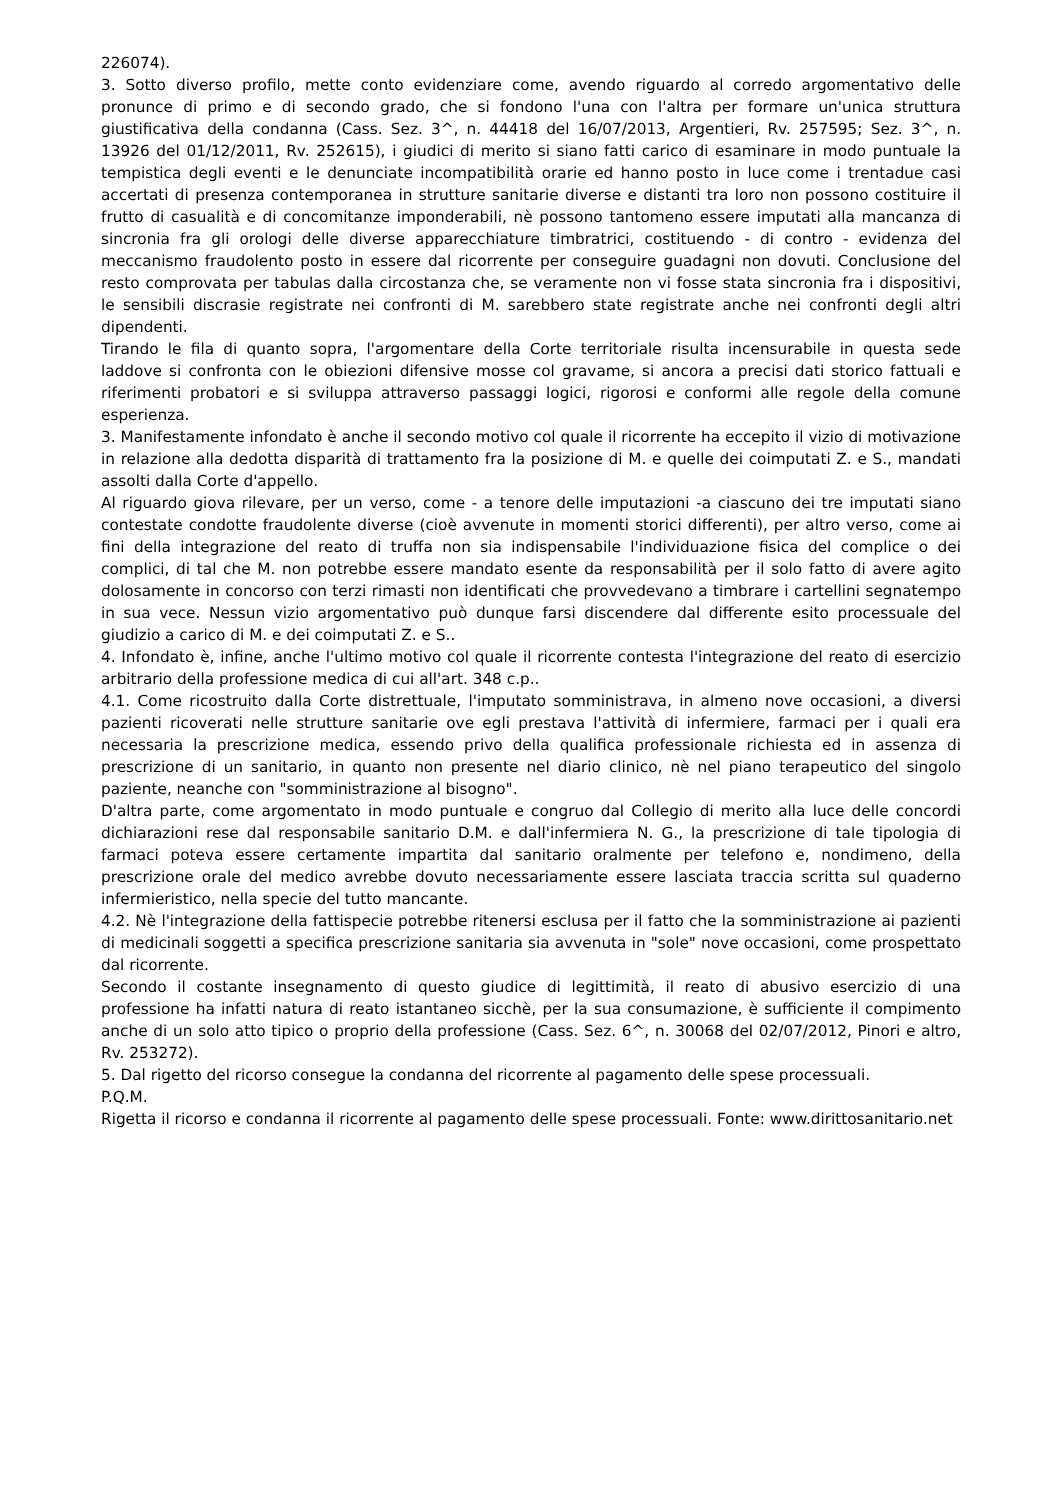226074).
3. Sotto diverso profilo, mette conto evidenziare come, avendo riguardo al corredo argomentativo delle pronunce di primo e di secondo grado, che si fondono l'una con l'altra per formare un'unica struttura giustificativa della condanna (Cass. Sez. 3^, n. 44418 del 16/07/2013, Argentieri, Rv. 257595; Sez. 3^, n. 13926 del 01/12/2011, Rv. 252615), i giudici di merito si siano fatti carico di esaminare in modo puntuale la tempistica degli eventi e le denunciate incompatibilità orarie ed hanno posto in luce come i trentadue casi accertati di presenza contemporanea in strutture sanitarie diverse e distanti tra loro non possono costituire il frutto di casualità e di concomitanze imponderabili, nè possono tantomeno essere imputati alla mancanza di sincronia fra gli orologi delle diverse apparecchiature timbratrici, costituendo - di contro - evidenza del meccanismo fraudolento posto in essere dal ricorrente per conseguire guadagni non dovuti. Conclusione del resto comprovata per tabulas dalla circostanza che, se veramente non vi fosse stata sincronia fra i dispositivi, le sensibili discrasie registrate nei confronti di M. sarebbero state registrate anche nei confronti degli altri dipendenti.
Tirando le fila di quanto sopra, l'argomentare della Corte territoriale risulta incensurabile in questa sede laddove si confronta con le obiezioni difensive mosse col gravame, si ancora a precisi dati storico fattuali e riferimenti probatori e si sviluppa attraverso passaggi logici, rigorosi e conformi alle regole della comune esperienza.
3. Manifestamente infondato è anche il secondo motivo col quale il ricorrente ha eccepito il vizio di motivazione in relazione alla dedotta disparità di trattamento fra la posizione di M. e quelle dei coimputati Z. e S., mandati assolti dalla Corte d'appello.
Al riguardo giova rilevare, per un verso, come - a tenore delle imputazioni -a ciascuno dei tre imputati siano contestate condotte fraudolente diverse (cioè avvenute in momenti storici differenti), per altro verso, come ai fini della integrazione del reato di truffa non sia indispensabile l'individuazione fisica del complice o dei complici, di tal che M. non potrebbe essere mandato esente da responsabilità per il solo fatto di avere agito dolosamente in concorso con terzi rimasti non identificati che provvedevano a timbrare i cartellini segnatempo in sua vece. Nessun vizio argomentativo può dunque farsi discendere dal differente esito processuale del giudizio a carico di M. e dei coimputati Z. e S..
4. Infondato è, infine, anche l'ultimo motivo col quale il ricorrente contesta l'integrazione del reato di esercizio arbitrario della professione medica di cui all'art. 348 c.p..
4.1. Come ricostruito dalla Corte distrettuale, l'imputato somministrava, in almeno nove occasioni, a diversi pazienti ricoverati nelle strutture sanitarie ove egli prestava l'attività di infermiere, farmaci per i quali era necessaria la prescrizione medica, essendo privo della qualifica professionale richiesta ed in assenza di prescrizione di un sanitario, in quanto non presente nel diario clinico, nè nel piano terapeutico del singolo paziente, neanche con "somministrazione al bisogno".
D'altra parte, come argomentato in modo puntuale e congruo dal Collegio di merito alla luce delle concordi dichiarazioni rese dal responsabile sanitario D.M. e dall'infermiera N. G., la prescrizione di tale tipologia di farmaci poteva essere certamente impartita dal sanitario oralmente per telefono e, nondimeno, della prescrizione orale del medico avrebbe dovuto necessariamente essere lasciata traccia scritta sul quaderno infermieristico, nella specie del tutto mancante.
4.2. Nè l'integrazione della fattispecie potrebbe ritenersi esclusa per il fatto che la somministrazione ai pazienti di medicinali soggetti a specifica prescrizione sanitaria sia avvenuta in "sole" nove occasioni, come prospettato dal ricorrente.
Secondo il costante insegnamento di questo giudice di legittimità, il reato di abusivo esercizio di una professione ha infatti natura di reato istantaneo sicchè, per la sua consumazione, è sufficiente il compimento anche di un solo atto tipico o proprio della professione (Cass. Sez. 6^, n. 30068 del 02/07/2012, Pinori e altro, Rv. 253272).
5. Dal rigetto del ricorso consegue la condanna del ricorrente al pagamento delle spese processuali.
P.Q.M.
Rigetta il ricorso e condanna il ricorrente al pagamento delle spese processuali. Fonte: www.dirittosanitario.net